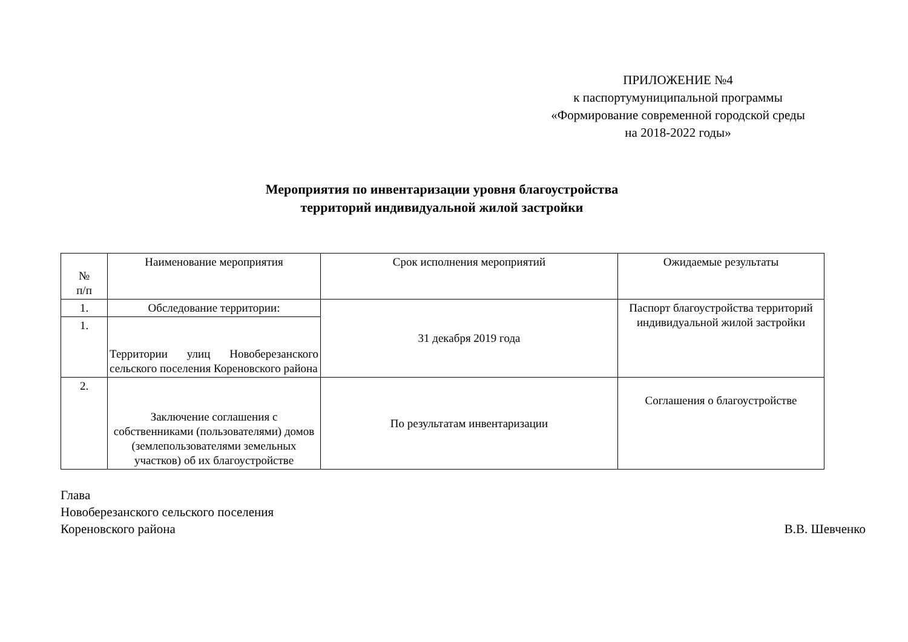ПРИЛОЖЕНИЕ №4
к паспортумуниципальной программы
«Формирование современной городской среды
на 2018-2022 годы»
Мероприятия по инвентаризации уровня благоустройства
территорий индивидуальной жилой застройки
| № п/п | Наименование мероприятия | Срок исполнения мероприятий | Ожидаемые результаты |
| 1. | Обследование территории: | 31 декабря 2019 года | Паспорт благоустройства территорий индивидуальной жилой застройки |
| 1. | Территории улиц Новоберезанского сельского поселения Кореновского района | | |
| 2. | Заключение соглашения с собственниками (пользователями) домов (землепользователями земельных участков) об их благоустройстве | По результатам инвентаризации | Соглашения о благоустройстве |
Глава
Новоберезанского сельского поселения
Кореновского района В.В. Шевченко